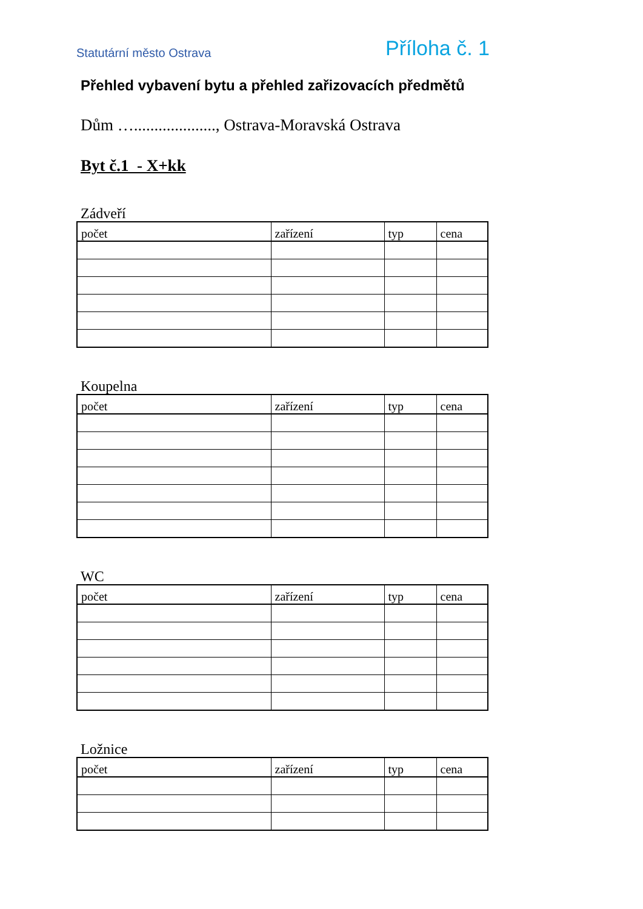Statutární město Ostrava Příloha č. 1
Přehled vybavení bytu a přehled zařizovacích předmětů
Dům …...................., Ostrava-Moravská Ostrava
Byt č.1 - X+kk
Zádveří
| počet | zařízení | typ | cena |
| --- | --- | --- | --- |
Koupelna
| počet | zařízení | typ | cena |
| --- | --- | --- | --- |
WC
| počet | zařízení | typ | cena |
| --- | --- | --- | --- |
Ložnice
| počet | zařízení | typ | cena |
| --- | --- | --- | --- |